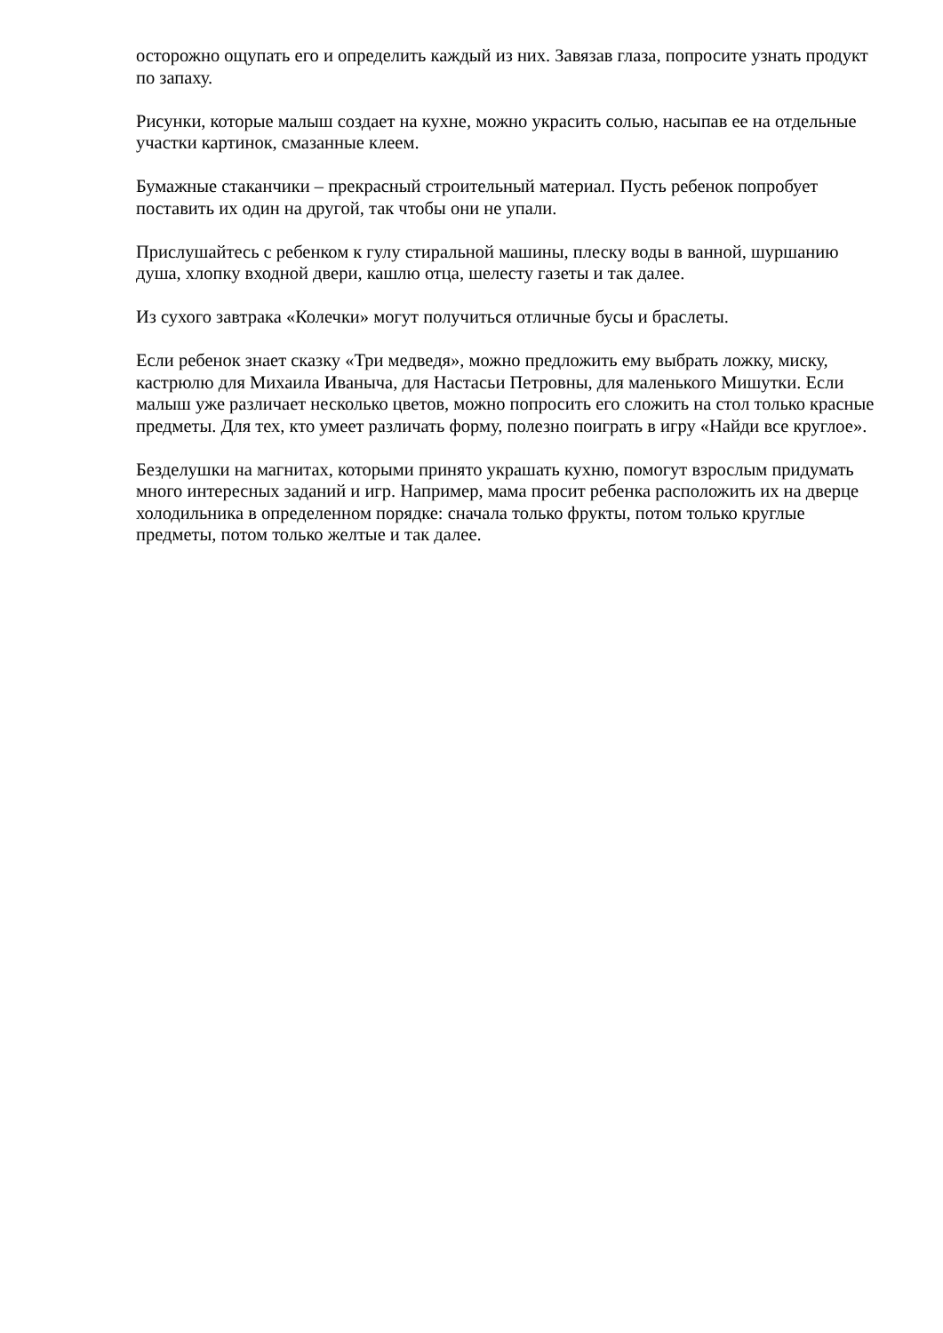осторожно ощупать его и определить каждый из них. Завязав глаза, попросите узнать продукт по запаху.
Рисунки, которые малыш создает на кухне, можно украсить солью, насыпав ее на отдельные участки картинок, смазанные клеем.
Бумажные стаканчики – прекрасный строительный материал. Пусть ребенок попробует поставить их один на другой, так чтобы они не упали.
Прислушайтесь с ребенком к гулу стиральной машины, плеску воды в ванной, шуршанию душа, хлопку входной двери, кашлю отца, шелесту газеты и так далее.
Из сухого завтрака «Колечки» могут получиться отличные бусы и браслеты.
Если ребенок знает сказку «Три медведя», можно предложить ему выбрать ложку, миску, кастрюлю для Михаила Иваныча, для Настасьи Петровны, для маленького Мишутки. Если малыш уже различает несколько цветов, можно попросить его сложить на стол только красные предметы. Для тех, кто умеет различать форму, полезно поиграть в игру «Найди все круглое».
Безделушки на магнитах, которыми принято украшать кухню, помогут взрослым придумать много интересных заданий и игр. Например, мама просит ребенка расположить их на дверце холодильника в определенном порядке: сначала только фрукты, потом только круглые предметы, потом только желтые и так далее.